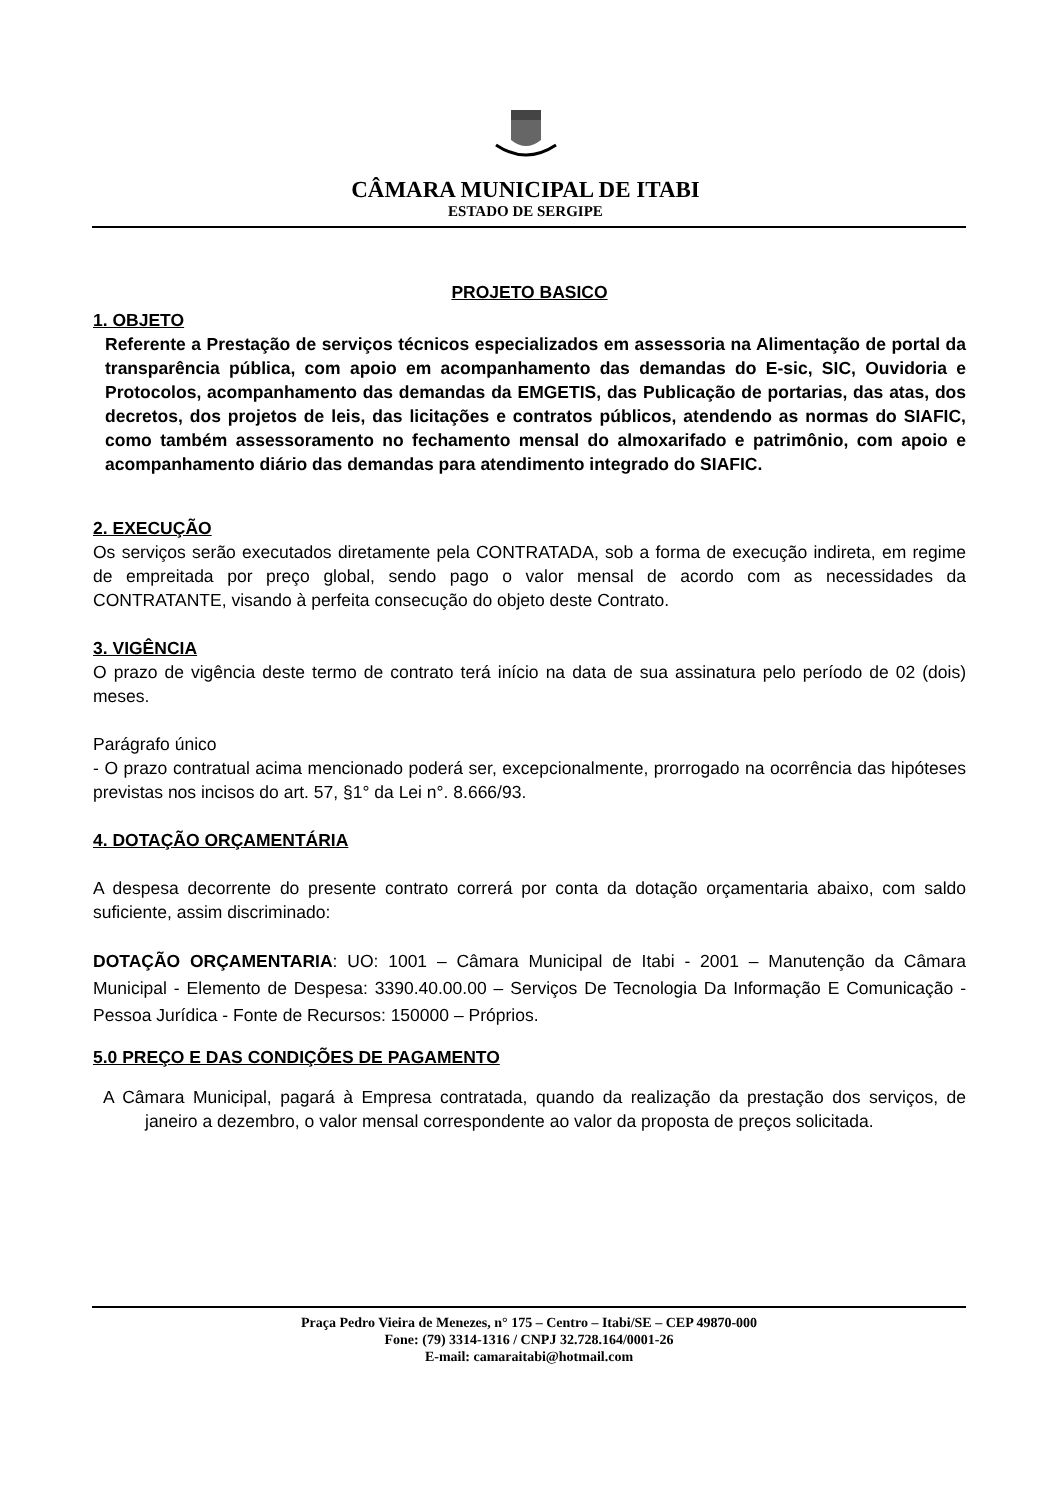CÂMARA MUNICIPAL DE ITABI
ESTADO DE SERGIPE
PROJETO BASICO
1. OBJETO
Referente a Prestação de serviços técnicos especializados em assessoria na Alimentação de portal da transparência pública, com apoio em acompanhamento das demandas do E-sic, SIC, Ouvidoria e Protocolos, acompanhamento das demandas da EMGETIS, das Publicação de portarias, das atas, dos decretos, dos projetos de leis, das licitações e contratos públicos, atendendo as normas do SIAFIC, como também assessoramento no fechamento mensal do almoxarifado e patrimônio, com apoio e acompanhamento diário das demandas para atendimento integrado do SIAFIC.
2. EXECUÇÃO
Os serviços serão executados diretamente pela CONTRATADA, sob a forma de execução indireta, em regime de empreitada por preço global, sendo pago o valor mensal de acordo com as necessidades da CONTRATANTE, visando à perfeita consecução do objeto deste Contrato.
3. VIGÊNCIA
O prazo de vigência deste termo de contrato terá início na data de sua assinatura pelo período de 02 (dois) meses.
Parágrafo único
- O prazo contratual acima mencionado poderá ser, excepcionalmente, prorrogado na ocorrência das hipóteses previstas nos incisos do art. 57, §1° da Lei n°. 8.666/93.
4. DOTAÇÃO ORÇAMENTÁRIA
A despesa decorrente do presente contrato correrá por conta da dotação orçamentaria abaixo, com saldo suficiente, assim discriminado:
DOTAÇÃO ORÇAMENTARIA: UO: 1001 – Câmara Municipal de Itabi - 2001 – Manutenção da Câmara Municipal - Elemento de Despesa: 3390.40.00.00 – Serviços De Tecnologia Da Informação E Comunicação - Pessoa Jurídica - Fonte de Recursos: 150000 – Próprios.
5.0 PREÇO E DAS CONDIÇÕES DE PAGAMENTO
A Câmara Municipal, pagará à Empresa contratada, quando da realização da prestação dos serviços, de janeiro a dezembro, o valor mensal correspondente ao valor da proposta de preços solicitada.
Praça Pedro Vieira de Menezes, n° 175 – Centro – Itabi/SE – CEP 49870-000
Fone: (79) 3314-1316 / CNPJ 32.728.164/0001-26
E-mail: camaraitabi@hotmail.com